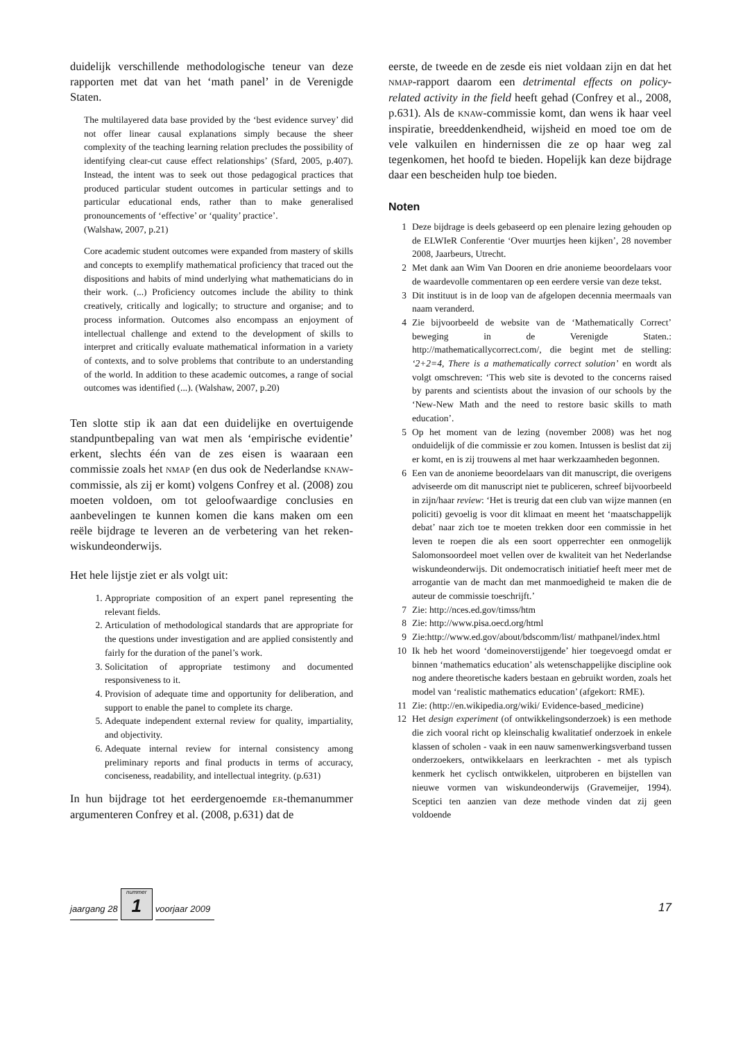duidelijk verschillende methodologische teneur van deze rapporten met dat van het ‘math panel’ in de Verenigde Staten.
The multilayered data base provided by the ‘best evidence survey’ did not offer linear causal explanations simply because the sheer complexity of the teaching learning relation precludes the possibility of identifying clear-cut cause effect relationships’ (Sfard, 2005, p.407). Instead, the intent was to seek out those pedagogical practices that produced particular student outcomes in particular settings and to particular educational ends, rather than to make generalised pronouncements of ‘effective’ or ‘quality’ practice’.
(Walshaw, 2007, p.21)
Core academic student outcomes were expanded from mastery of skills and concepts to exemplify mathematical proficiency that traced out the dispositions and habits of mind underlying what mathematicians do in their work. (...) Proficiency outcomes include the ability to think creatively, critically and logically; to structure and organise; and to process information. Outcomes also encompass an enjoyment of intellectual challenge and extend to the development of skills to interpret and critically evaluate mathematical information in a variety of contexts, and to solve problems that contribute to an understanding of the world. In addition to these academic outcomes, a range of social outcomes was identified (...). (Walshaw, 2007, p.20)
Ten slotte stip ik aan dat een duidelijke en overtuigende standpuntbepaling van wat men als ‘empirische evidentie’ erkent, slechts één van de zes eisen is waaraan een commissie zoals het NMAP (en dus ook de Nederlandse KNAW-commissie, als zij er komt) volgens Confrey et al. (2008) zou moeten voldoen, om tot geloofwaardige conclusies en aanbevelingen te kunnen komen die kans maken om een reële bijdrage te leveren an de verbetering van het reken-wiskundeonderwijs.
Het hele lijstje ziet er als volgt uit:
1. Appropriate composition of an expert panel representing the relevant fields.
2. Articulation of methodological standards that are appropriate for the questions under investigation and are applied consistently and fairly for the duration of the panel’s work.
3. Solicitation of appropriate testimony and documented responsiveness to it.
4. Provision of adequate time and opportunity for deliberation, and support to enable the panel to complete its charge.
5. Adequate independent external review for quality, impartiality, and objectivity.
6. Adequate internal review for internal consistency among preliminary reports and final products in terms of accuracy, conciseness, readability, and intellectual integrity. (p.631)
In hun bijdrage tot het eerdergenoemde ER-themanummer argumenteren Confrey et al. (2008, p.631) dat de
eerste, de tweede en de zesde eis niet voldaan zijn en dat het NMAP-rapport daarom een detrimental effects on policy-related activity in the field heeft gehad (Confrey et al., 2008, p.631). Als de KNAW-commissie komt, dan wens ik haar veel inspiratie, breeddenkendheid, wijsheid en moed toe om de vele valkuilen en hindernissen die ze op haar weg zal tegenkomen, het hoofd te bieden. Hopelijk kan deze bijdrage daar een bescheiden hulp toe bieden.
Noten
1 Deze bijdrage is deels gebaseerd op een plenaire lezing gehouden op de ELWIeR Conferentie ‘Over muurtjes heen kijken’, 28 november 2008, Jaarbeurs, Utrecht.
2 Met dank aan Wim Van Dooren en drie anonieme beoordelaars voor de waardevolle commentaren op een eerdere versie van deze tekst.
3 Dit instituut is in de loop van de afgelopen decennia meermaals van naam veranderd.
4 Zie bijvoorbeeld de website van de ‘Mathematically Correct’ beweging in de Verenigde Staten.: http://mathematicallycorrect.com/, die begint met de stelling: ‘2+2=4, There is a mathematically correct solution’ en wordt als volgt omschreven: ‘This web site is devoted to the concerns raised by parents and scientists about the invasion of our schools by the ‘New-New Math and the need to restore basic skills to math education’.
5 Op het moment van de lezing (november 2008) was het nog onduidelijk of die commissie er zou komen. Intussen is beslist dat zij er komt, en is zij trouwens al met haar werkzaamheden begonnen.
6 Een van de anonieme beoordelaars van dit manuscript, die overigens adviseerde om dit manuscript niet te publiceren, schreef bijvoorbeeld in zijn/haar review: ‘Het is treurig dat een club van wijze mannen (en policiti) gevoelig is voor dit klimaat en meent het ‘maatschappelijk debat’ naar zich toe te moeten trekken door een commissie in het leven te roepen die als een soort opperrechter een onmogelijk Salomonsoordeel moet vellen over de kwaliteit van het Nederlandse wiskundeonderwijs. Dit ondemocratisch initiatief heeft meer met de arrogantie van de macht dan met manmoedigheid te maken die de auteur de commissie toeschrijft.’
7 Zie: http://nces.ed.gov/timss/htm
8 Zie: http://www.pisa.oecd.org/html
9 Zie:http://www.ed.gov/about/bdscomm/list/ mathpanel/index.html
10 Ik heb het woord ‘domeinoverstijgende’ hier toegevoegd omdat er binnen ‘mathematics education’ als wetenschappelijke discipline ook nog andere theoretische kaders bestaan en gebruikt worden, zoals het model van ‘realistic mathematics education’ (afgekort: RME).
11 Zie: (http://en.wikipedia.org/wiki/ Evidence-based_medicine)
12 Het design experiment (of ontwikkelingsonderzoek) is een methode die zich vooral richt op kleinschalig kwalitatief onderzoek in enkele klassen of scholen - vaak in een nauw samenwerkingsverband tussen onderzoekers, ontwikkelaars en leerkrachten - met als typisch kenmerk het cyclisch ontwikkelen, uitproberen en bijstellen van nieuwe vormen van wiskundeonderwijs (Gravemeijer, 1994). Sceptici ten aanzien van deze methode vinden dat zij geen voldoende
jaargang 28
nummer
1
voorjaar 2009 17